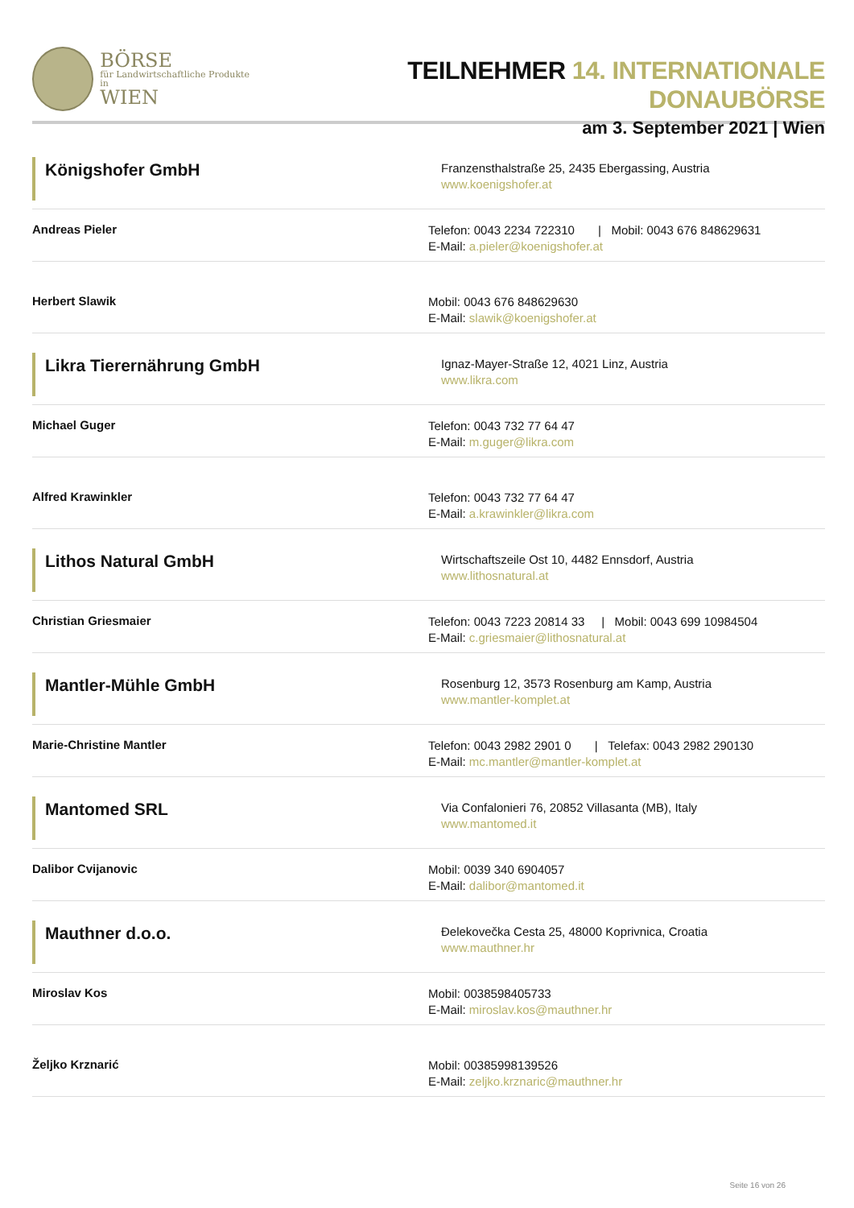BÖRSE
für Landwirtschaftliche Produkte in
WIEN
TEILNEHMER 14. INTERNATIONALE DONAUBÖRSE
am 3. September 2021 | Wien
Königshofer GmbH
Franzensthalstraße 25, 2435 Ebergassing, Austria
www.koenigshofer.at
Andreas Pieler
Telefon: 0043 2234 722310 | Mobil: 0043 676 848629631
E-Mail: a.pieler@koenigshofer.at
Herbert Slawik
Mobil: 0043 676 848629630
E-Mail: slawik@koenigshofer.at
Likra Tierernährung GmbH
Ignaz-Mayer-Straße 12, 4021 Linz, Austria
www.likra.com
Michael Guger
Telefon: 0043 732 77 64 47
E-Mail: m.guger@likra.com
Alfred Krawinkler
Telefon: 0043 732 77 64 47
E-Mail: a.krawinkler@likra.com
Lithos Natural GmbH
Wirtschaftszeile Ost 10, 4482 Ennsdorf, Austria
www.lithosnatural.at
Christian Griesmaier
Telefon: 0043 7223 20814 33 | Mobil: 0043 699 10984504
E-Mail: c.griesmaier@lithosnatural.at
Mantler-Mühle GmbH
Rosenburg 12, 3573 Rosenburg am Kamp, Austria
www.mantler-komplet.at
Marie-Christine Mantler
Telefon: 0043 2982 2901 0 | Telefax: 0043 2982 290130
E-Mail: mc.mantler@mantler-komplet.at
Mantomed SRL
Via Confalonieri 76, 20852 Villasanta (MB), Italy
www.mantomed.it
Dalibor Cvijanovic
Mobil: 0039 340 6904057
E-Mail: dalibor@mantomed.it
Mauthner d.o.o.
Đelekovečka Cesta 25, 48000 Koprivnica, Croatia
www.mauthner.hr
Miroslav Kos
Mobil: 0038598405733
E-Mail: miroslav.kos@mauthner.hr
Željko Krznarić
Mobil: 00385998139526
E-Mail: zeljko.krznaric@mauthner.hr
Seite 16 von 26